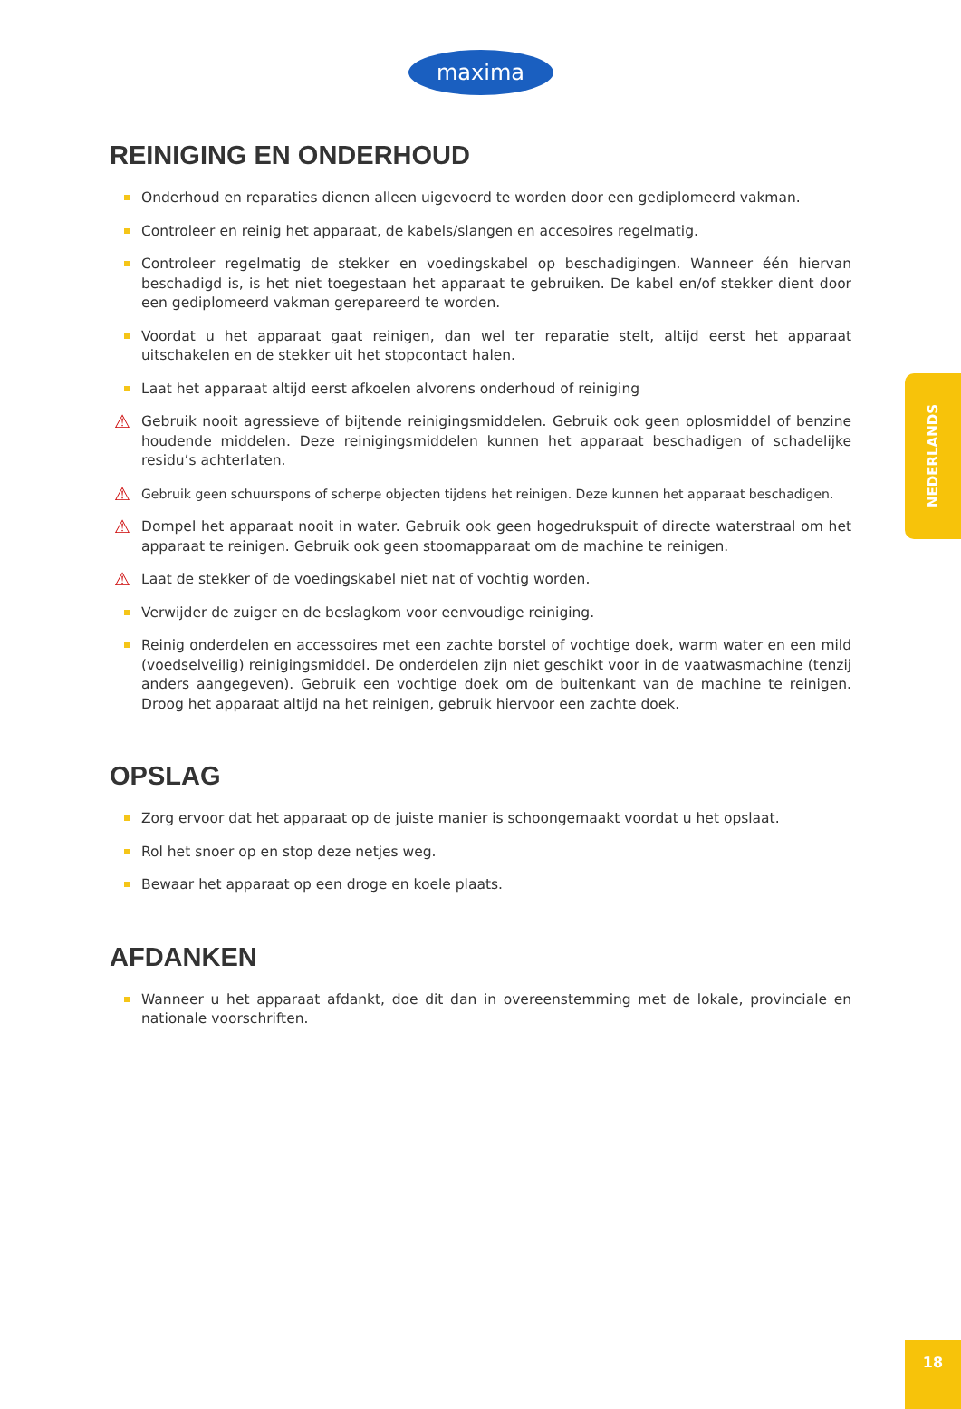maxima
REINIGING EN ONDERHOUD
Onderhoud en reparaties dienen alleen uigevoerd te worden door een gediplomeerd vakman.
Controleer en reinig het apparaat, de kabels/slangen en accesoires regelmatig.
Controleer regelmatig de stekker en voedingskabel op beschadigingen. Wanneer één hiervan beschadigd is, is het niet toegestaan het apparaat te gebruiken. De kabel en/of stekker dient door een gediplomeerd vakman gerepareerd te worden.
Voordat u het apparaat gaat reinigen, dan wel ter reparatie stelt, altijd eerst het apparaat uitschakelen en de stekker uit het stopcontact halen.
Laat het apparaat altijd eerst afkoelen alvorens onderhoud of reiniging
⚠ Gebruik nooit agressieve of bijtende reinigingsmiddelen. Gebruik ook geen oplosmiddel of benzine houdende middelen. Deze reinigingsmiddelen kunnen het apparaat beschadigen of schadelijke residu’s achterlaten.
⚠ Gebruik geen schuurspons of scherpe objecten tijdens het reinigen. Deze kunnen het apparaat beschadigen.
⚠ Dompel het apparaat nooit in water. Gebruik ook geen hogedrukspuit of directe waterstraal om het apparaat te reinigen. Gebruik ook geen stoomapparaat om de machine te reinigen.
⚠ Laat de stekker of de voedingskabel niet nat of vochtig worden.
Verwijder de zuiger en de beslagkom voor eenvoudige reiniging.
Reinig onderdelen en accessoires met een zachte borstel of vochtige doek, warm water en een mild (voedselveilig) reinigingsmiddel. De onderdelen zijn niet geschikt voor in de vaatwasmachine (tenzij anders aangegeven). Gebruik een vochtige doek om de buitenkant van de machine te reinigen. Droog het apparaat altijd na het reinigen, gebruik hiervoor een zachte doek.
OPSLAG
Zorg ervoor dat het apparaat op de juiste manier is schoongemaakt voordat u het opslaat.
Rol het snoer op en stop deze netjes weg.
Bewaar het apparaat op een droge en koele plaats.
AFDANKEN
Wanneer u het apparaat afdankt, doe dit dan in overeenstemming met de lokale, provinciale en nationale voorschriften.
NEDERLANDS
18